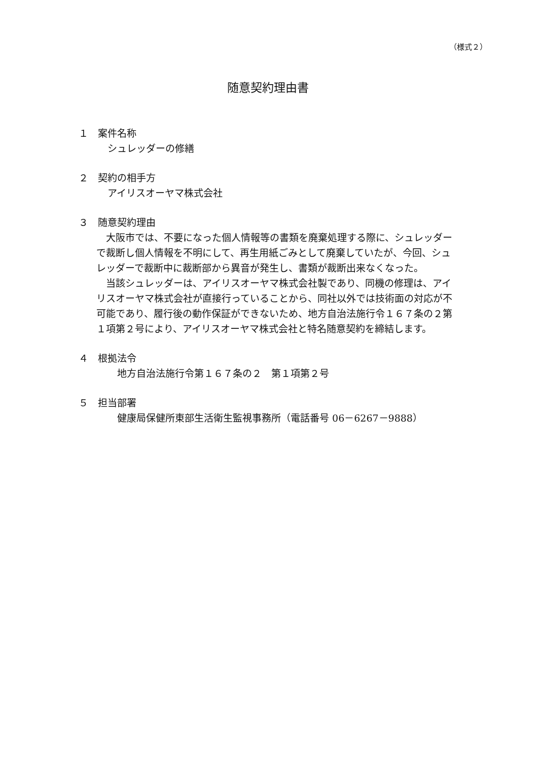（様式２）
随意契約理由書
１　案件名称
シュレッダーの修繕
２　契約の相手方
アイリスオーヤマ株式会社
３　随意契約理由
　大阪市では、不要になった個人情報等の書類を廃棄処理する際に、シュレッダーで裁断し個人情報を不明にして、再生用紙ごみとして廃棄していたが、今回、シュレッダーで裁断中に裁断部から異音が発生し、書類が裁断出来なくなった。
　当該シュレッダーは、アイリスオーヤマ株式会社製であり、同機の修理は、アイリスオーヤマ株式会社が直接行っていることから、同社以外では技術面の対応が不可能であり、履行後の動作保証ができないため、地方自治法施行令１６７条の２第１項第２号により、アイリスオーヤマ株式会社と特名随意契約を締結します。
４　根拠法令
　地方自治法施行令第１６７条の２　第１項第２号
５　担当部署
　健康局保健所東部生活衛生監視事務所（電話番号 06－6267－9888）